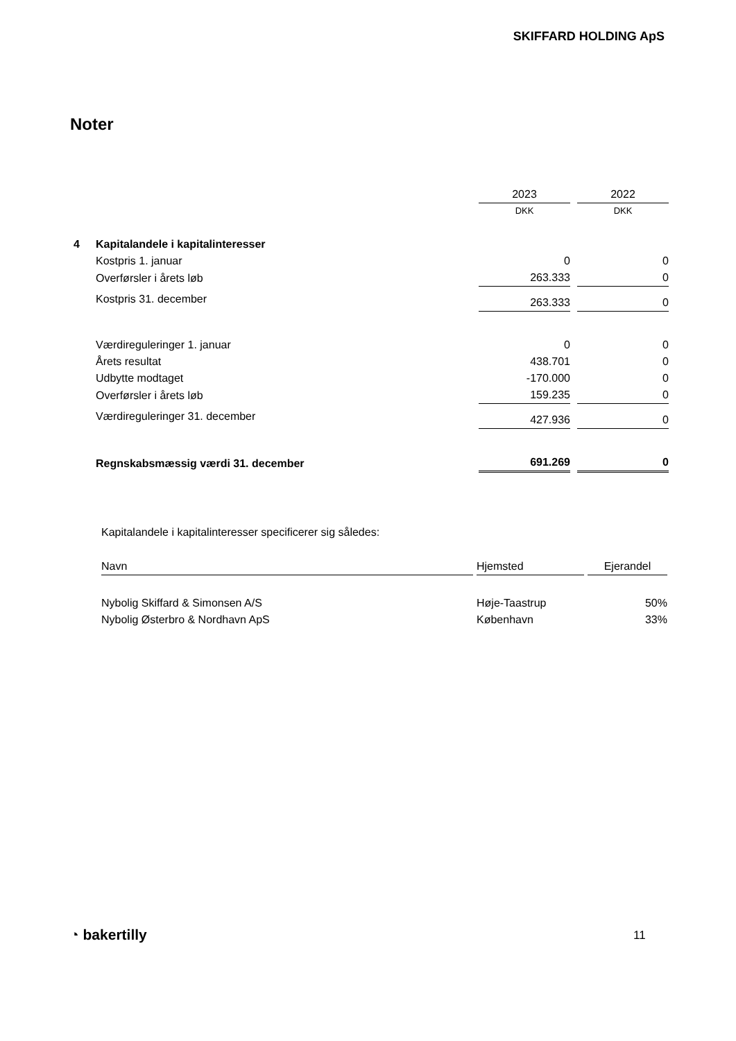SKIFFARD HOLDING ApS
Noter
| | | 2023 | 2022 |
| | | DKK | DKK |
| 4 | Kapitalandele i kapitalinteresser | | |
| | Kostpris 1. januar | 0 | 0 |
| | Overførsler i årets løb | 263.333 | 0 |
| | Kostpris 31. december | 263.333 | 0 |
| | Værdireguleringer 1. januar | 0 | 0 |
| | Årets resultat | 438.701 | 0 |
| | Udbytte modtaget | -170.000 | 0 |
| | Overførsler i årets løb | 159.235 | 0 |
| | Værdireguleringer 31. december | 427.936 | 0 |
| | Regnskabsmæssig værdi 31. december | 691.269 | 0 |
Kapitalandele i kapitalinteresser specificerer sig således:
| Navn | Hjemsted | Ejerandel |
| --- | --- | --- |
| Nybolig Skiffard & Simonsen A/S | Høje-Taastrup | 50% |
| Nybolig Østerbro & Nordhavn ApS | København | 33% |
◔ bakertilly 11